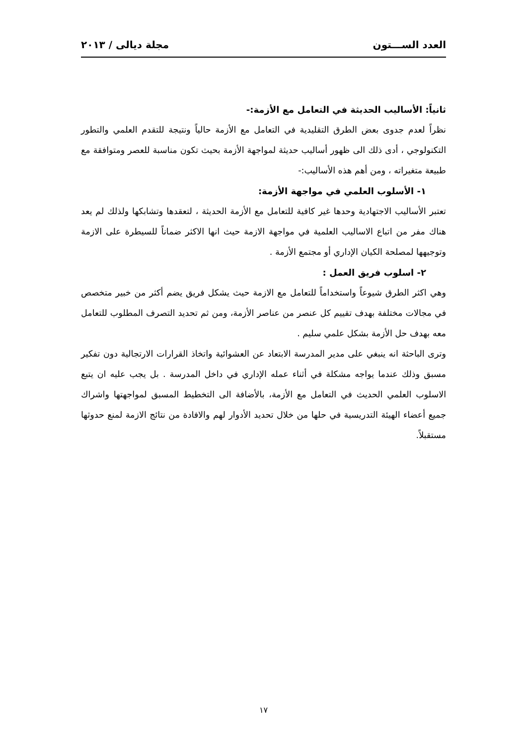العدد الســـتون مجلة ديالى / ٢٠١٣
ثانياً: الأساليب الحديثة في التعامل مع الأزمة:-
نظراً لعدم جدوى بعض الطرق التقليدية في التعامل مع الأزمة حالياً ونتيجة للتقدم العلمي والتطور التكنولوجي ، أدى ذلك الى ظهور أساليب حديثة لمواجهة الأزمة بحيث تكون مناسبة للعصر ومتوافقة مع طبيعة متغيراته ، ومن أهم هذه الأساليب:-
١- الأسلوب العلمي في مواجهة الأزمة:
تعتبر الأساليب الاجتهادية وحدها غير كافية للتعامل مع الأزمة الحديثة ، لتعقدها وتشابكها ولذلك لم يعد هناك مفر من اتباع الاساليب العلمية في مواجهة الازمة حيث انها الاكثر ضماناً للسيطرة على الازمة وتوجيهها لمصلحة الكيان الإداري أو مجتمع الأزمة .
٢- اسلوب فريق العمل :
وهي اكثر الطرق شيوعاً واستخداماً للتعامل مع الازمة حيث يشكل فريق يضم أكثر من خبير متخصص في مجالات مختلفة بهدف تقييم كل عنصر من عناصر الأزمة، ومن ثم تحديد التصرف المطلوب للتعامل معه بهدف حل الأزمة بشكل علمي سليم .
وترى الباحثة انه ينبغي على مدير المدرسة الابتعاد عن العشوائية واتخاذ القرارات الارتجالية دون تفكير مسبق وذلك عندما يواجه مشكلة في أثناء عمله الإداري في داخل المدرسة . بل يجب عليه ان يتبع الاسلوب العلمي الحديث في التعامل مع الأزمة، بالأضافة الى التخطيط المسبق لمواجهتها واشراك جميع أعضاء الهيئة التدريسية في حلها من خلال تحديد الأدوار لهم والافادة من نتائج الازمة لمنع حدوثها مستقبلاً.
١٧